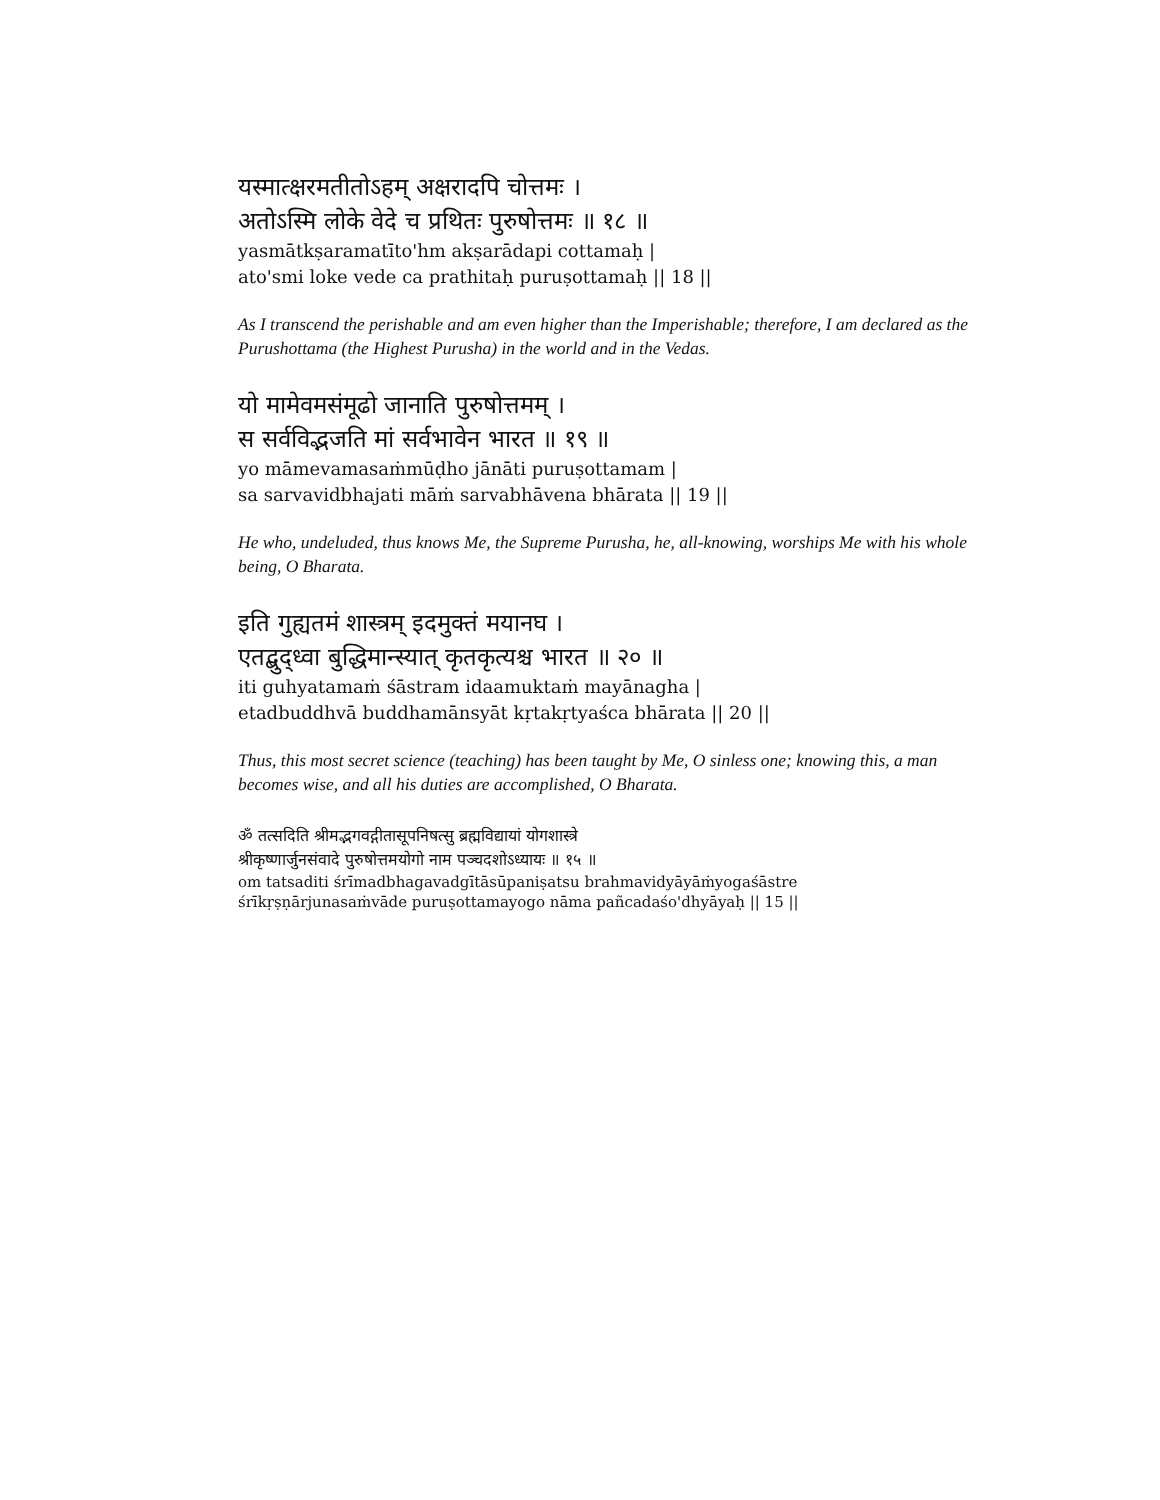यस्मात्क्षरमतीतोऽहम् अक्षरादपि चोत्तमः ।
अतोऽस्मि लोके वेदे च प्रथितः पुरुषोत्तमः ॥ १८ ॥
yasmātkṣaramatīto'hm akṣarādapi cottamaḥ |
ato'smi loke vede ca prathitaḥ puruṣottamaḥ || 18 ||
As I transcend the perishable and am even higher than the Imperishable; therefore, I am declared as the Purushottama (the Highest Purusha) in the world and in the Vedas.
यो मामेवमसंमूढो जानाति पुरुषोत्तमम् ।
स सर्वविद्भजति मां सर्वभावेन भारत ॥ १९ ॥
yo māmevamasaṁmūḍho jānāti puruṣottamam |
sa sarvavidbhajati māṁ sarvabhāvena bhārata || 19 ||
He who, undeluded, thus knows Me, the Supreme Purusha, he, all-knowing, worships Me with his whole being, O Bharata.
इति गुह्यतमं शास्त्रम् इदमुक्तं मयानघ ।
एतद्बुद्ध्वा बुद्धिमान्स्यात् कृतकृत्यश्च भारत ॥ २० ॥
iti guhyatamaṁ śāstram idaamuktaṁ mayānagha |
etadbuddhvā buddhamānsyāt kṛtakṛtyaśca bhārata || 20 ||
Thus, this most secret science (teaching) has been taught by Me, O sinless one; knowing this, a man becomes wise, and all his duties are accomplished, O Bharata.
ॐ तत्सदिति श्रीमद्भगवद्गीतासूपनिषत्सु ब्रह्मविद्यायां योगशास्त्रे
श्रीकृष्णार्जुनसंवादे पुरुषोत्तमयोगो नाम पञ्चदशोऽध्यायः ॥ १५ ॥
om tatsaditi śrīmadbhagavadgītāsūpaniṣatsu brahmavidyāyāṁyogaśāstre
śrīkṛṣṇārjunasaṁvāde puruṣottamayogo nāma pañcadaśo'dhyāyaḥ || 15 ||